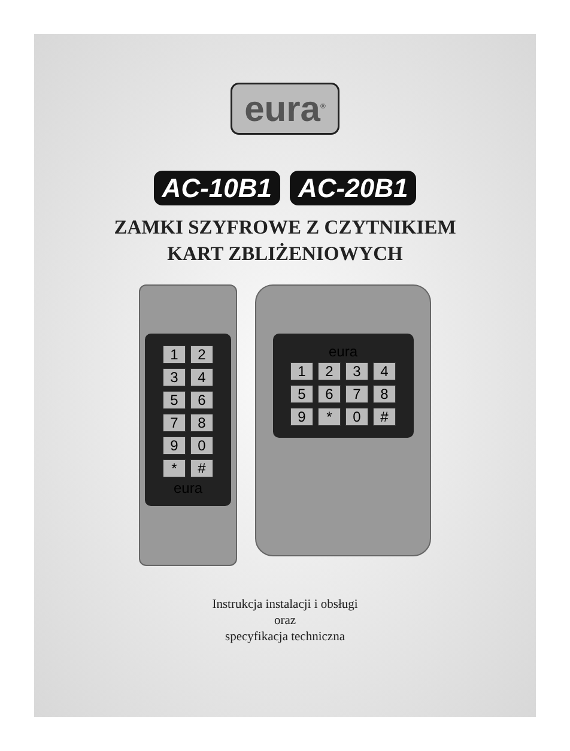eura<sup>®</sup>
AC-10B1 AC-20B1
ZAMKI SZYFROWE Z CZYTNIKIEM
KART ZBLIŻENIOWYCH
1234567890 * #
eura
eura
123456789 * 0 #
Instrukcja instalacji i obsługi
oraz
specyfikacja techniczna